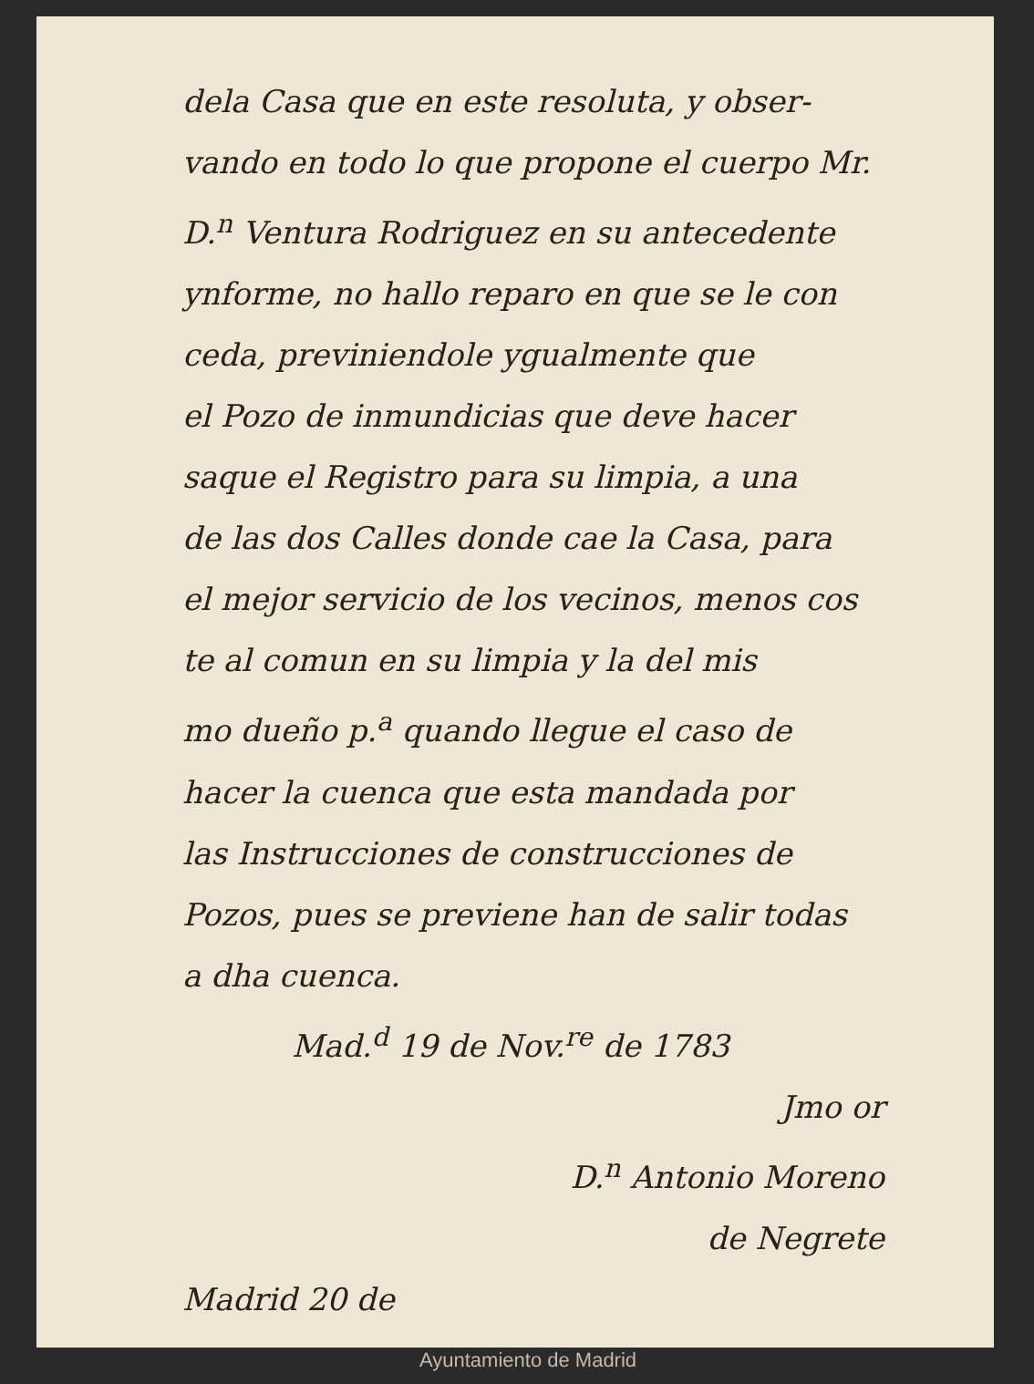dela Casa que en este resoluta, y obser-
vando en todo lo que propone el cuerpo Mr.
D.<sup>n</sup> Ventura Rodriguez en su antecedente
ynforme, no hallo reparo en que se le con
ceda, previniendole ygualmente que
el Pozo de inmundicias que deve hacer
saque el Registro para su limpia, a una
de las dos Calles donde cae la Casa, para
el mejor servicio de los vecinos, menos cos
te al comun en su limpia y la del mis
mo dueño p.<sup>a</sup> quando llegue el caso de
hacer la cuenca que esta mandada por
las Instrucciones de construcciones de
Pozos, pues se previene han de salir todas
a dha cuenca.
Mad.<sup>d</sup> 19 de Nov.<sup>re</sup> de 1783
Jmo or
D.<sup>n</sup> Antonio Moreno
de Negrete
Madrid 20 de
Ayuntamiento de Madrid